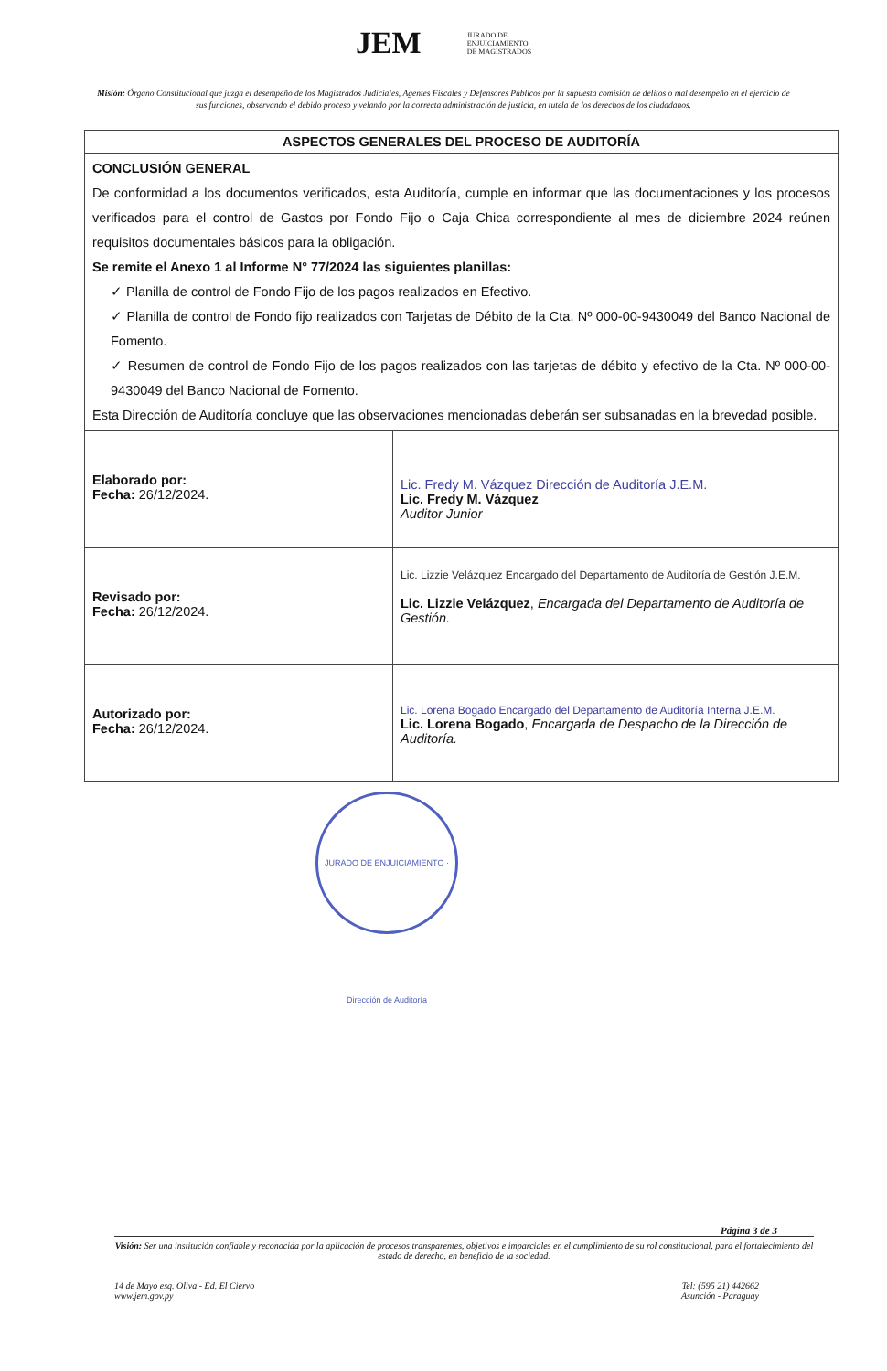JEM JURADO DE
ENJUICIAMIENTO
DE MAGISTRADOS
Misión: Órgano Constitucional que juzga el desempeño de los Magistrados Judiciales, Agentes Fiscales y Defensores Públicos por la supuesta comisión de delitos o mal desempeño en el ejercicio de sus funciones, observando el debido proceso y velando por la correcta administración de justicia, en tutela de los derechos de los ciudadanos.
| ASPECTOS GENERALES DEL PROCESO DE AUDITORÍA | |
| --- | --- |
| CONCLUSIÓN GENERAL De conformidad a los documentos verificados, esta Auditoría, cumple en informar que las documentaciones y los procesos verificados para el control de Gastos por Fondo Fijo o Caja Chica correspondiente al mes de diciembre 2024 reúnen requisitos documentales básicos para la obligación. Se remite el Anexo 1 al Informe N° 77/2024 las siguientes planillas: ✓ Planilla de control de Fondo Fijo de los pagos realizados en Efectivo. ✓ Planilla de control de Fondo fijo realizados con Tarjetas de Débito de la Cta. Nº 000-00-9430049 del Banco Nacional de Fomento. ✓ Resumen de control de Fondo Fijo de los pagos realizados con las tarjetas de débito y efectivo de la Cta. Nº 000-00-9430049 del Banco Nacional de Fomento. Esta Dirección de Auditoría concluye que las observaciones mencionadas deberán ser subsanadas en la brevedad posible. | |
| Elaborado por: Fecha: 26/12/2024. | Lic. Fredy M. Vázquez Dirección de Auditoría J.E.M. Lic. Fredy M. Vázquez Auditor Junior |
| Revisado por: Fecha: 26/12/2024. | Lic. Lizzie Velázquez Encargado del Departamento de Auditoría de Gestión J.E.M. Lic. Lizzie Velázquez , Encargada del Departamento de Auditoría de Gestión. |
| Autorizado por: Fecha: 26/12/2024. | Lic. Lorena Bogado Encargado del Departamento de Auditoría Interna J.E.M. Lic. Lorena Bogado , Encargada de Despacho de la Dirección de Auditoría. |
JURADO DE ENJUICIAMIENTO · Dirección de Auditoría
Página 3 de 3
Visión: Ser una institución confiable y reconocida por la aplicación de procesos transparentes, objetivos e imparciales en el cumplimiento de su rol constitucional, para el fortalecimiento del estado de derecho, en beneficio de la sociedad.
14 de Mayo esq. Oliva - Ed. El Ciervo
www.jem.gov.py
Tel: (595 21) 442662
Asunción - Paraguay